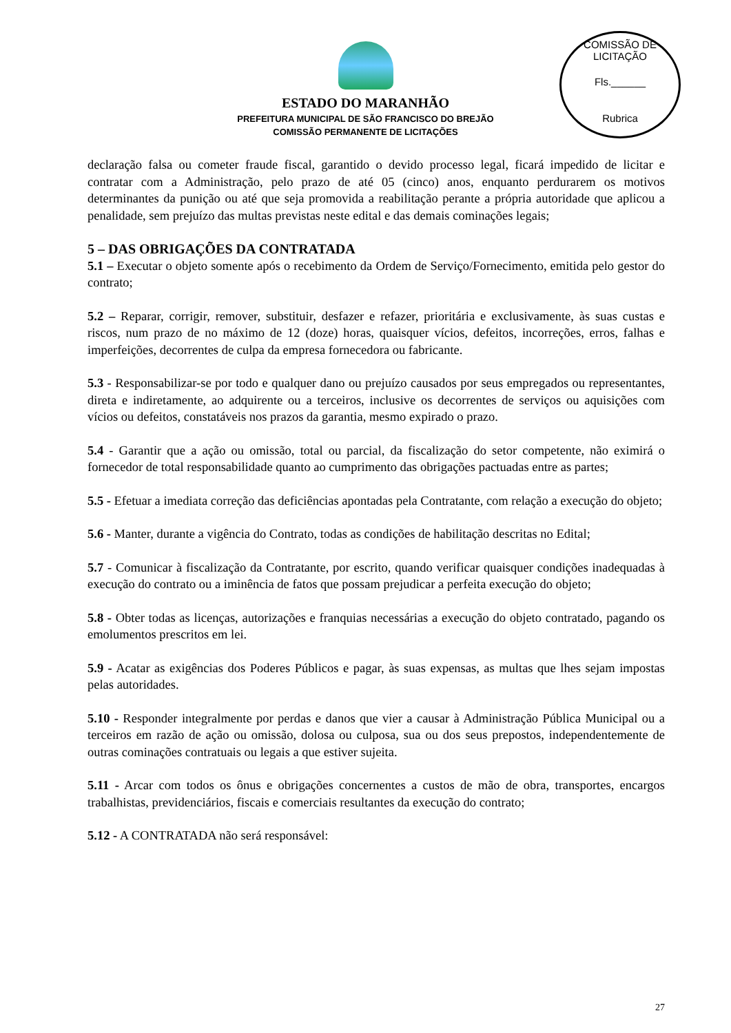ESTADO DO MARANHÃO
PREFEITURA MUNICIPAL DE SÃO FRANCISCO DO BREJÃO
COMISSÃO PERMANENTE DE LICITAÇÕES
COMISSÃO DE LICITAÇÃO
Fls.______
Rubrica
declaração falsa ou cometer fraude fiscal, garantido o devido processo legal, ficará impedido de licitar e contratar com a Administração, pelo prazo de até 05 (cinco) anos, enquanto perdurarem os motivos determinantes da punição ou até que seja promovida a reabilitação perante a própria autoridade que aplicou a penalidade, sem prejuízo das multas previstas neste edital e das demais cominações legais;
5 – DAS OBRIGAÇÕES DA CONTRATADA
5.1 – Executar o objeto somente após o recebimento da Ordem de Serviço/Fornecimento, emitida pelo gestor do contrato;
5.2 – Reparar, corrigir, remover, substituir, desfazer e refazer, prioritária e exclusivamente, às suas custas e riscos, num prazo de no máximo de 12 (doze) horas, quaisquer vícios, defeitos, incorreções, erros, falhas e imperfeições, decorrentes de culpa da empresa fornecedora ou fabricante.
5.3 - Responsabilizar-se por todo e qualquer dano ou prejuízo causados por seus empregados ou representantes, direta e indiretamente, ao adquirente ou a terceiros, inclusive os decorrentes de serviços ou aquisições com vícios ou defeitos, constatáveis nos prazos da garantia, mesmo expirado o prazo.
5.4 - Garantir que a ação ou omissão, total ou parcial, da fiscalização do setor competente, não eximirá o fornecedor de total responsabilidade quanto ao cumprimento das obrigações pactuadas entre as partes;
5.5 - Efetuar a imediata correção das deficiências apontadas pela Contratante, com relação a execução do objeto;
5.6 - Manter, durante a vigência do Contrato, todas as condições de habilitação descritas no Edital;
5.7 - Comunicar à fiscalização da Contratante, por escrito, quando verificar quaisquer condições inadequadas à execução do contrato ou a iminência de fatos que possam prejudicar a perfeita execução do objeto;
5.8 - Obter todas as licenças, autorizações e franquias necessárias a execução do objeto contratado, pagando os emolumentos prescritos em lei.
5.9 - Acatar as exigências dos Poderes Públicos e pagar, às suas expensas, as multas que lhes sejam impostas pelas autoridades.
5.10 - Responder integralmente por perdas e danos que vier a causar à Administração Pública Municipal ou a terceiros em razão de ação ou omissão, dolosa ou culposa, sua ou dos seus prepostos, independentemente de outras cominações contratuais ou legais a que estiver sujeita.
5.11 - Arcar com todos os ônus e obrigações concernentes a custos de mão de obra, transportes, encargos trabalhistas, previdenciários, fiscais e comerciais resultantes da execução do contrato;
5.12 - A CONTRATADA não será responsável:
27